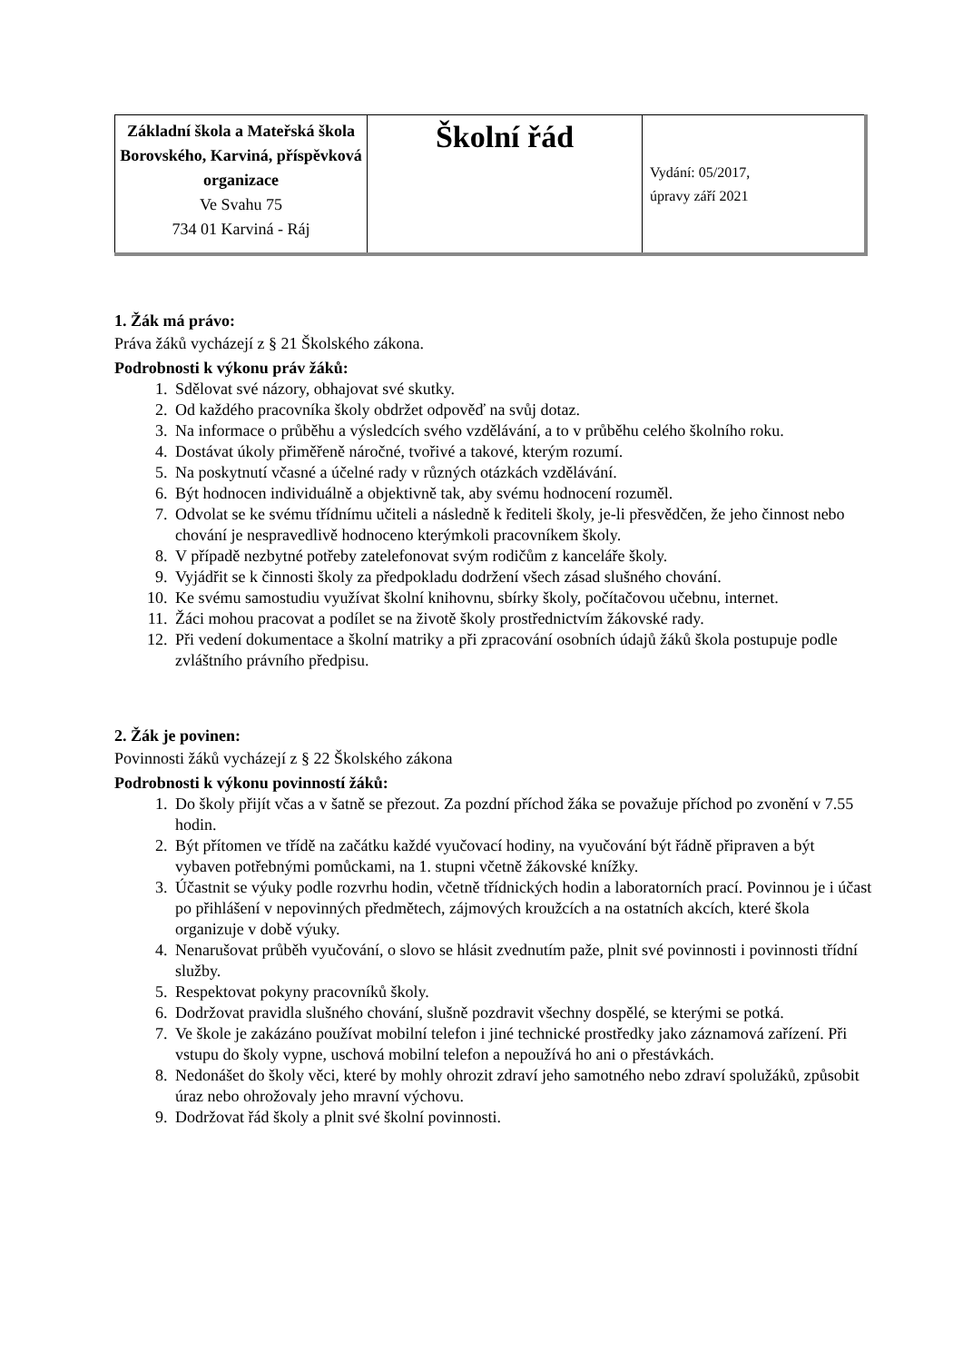| Základní škola a Mateřská škola Borovského, Karviná, příspěvková organizace Ve Svahu 75 734 01 Karviná - Ráj | Školní řád | Vydání: 05/2017, úpravy září 2021 |
1. Žák má právo:
Práva žáků vycházejí z § 21 Školského zákona.
Podrobnosti k výkonu práv žáků:
1. Sdělovat své názory, obhajovat své skutky.
2. Od každého pracovníka školy obdržet odpověď na svůj dotaz.
3. Na informace o průběhu a výsledcích svého vzdělávání, a to v průběhu celého školního roku.
4. Dostávat úkoly přiměřeně náročné, tvořivé a takové, kterým rozumí.
5. Na poskytnutí včasné a účelné rady v různých otázkách vzdělávání.
6. Být hodnocen individuálně a objektivně tak, aby svému hodnocení rozuměl.
7. Odvolat se ke svému třídnímu učiteli a následně k řediteli školy, je-li přesvědčen, že jeho činnost nebo chování je nespravedlivě hodnoceno kterýmkoli pracovníkem školy.
8. V případě nezbytné potřeby zatelefonovat svým rodičům z kanceláře školy.
9. Vyjádřit se k činnosti školy za předpokladu dodržení všech zásad slušného chování.
10. Ke svému samostudiu využívat školní knihovnu, sbírky školy, počítačovou učebnu, internet.
11. Žáci mohou pracovat a podílet se na životě školy prostřednictvím žákovské rady.
12. Při vedení dokumentace a školní matriky a při zpracování osobních údajů žáků škola postupuje podle zvláštního právního předpisu.
2. Žák je povinen:
Povinnosti žáků vycházejí z § 22 Školského zákona
Podrobnosti k výkonu povinností žáků:
1. Do školy přijít včas a v šatně se přezout. Za pozdní příchod žáka se považuje příchod po zvonění v 7.55 hodin.
2. Být přítomen ve třídě na začátku každé vyučovací hodiny, na vyučování být řádně připraven a být vybaven potřebnými pomůckami, na 1. stupni včetně žákovské knížky.
3. Účastnit se výuky podle rozvrhu hodin, včetně třídnických hodin a laboratorních prací. Povinnou je i účast po přihlášení v nepovinných předmětech, zájmových kroužcích a na ostatních akcích, které škola organizuje v době výuky.
4. Nenarušovat průběh vyučování, o slovo se hlásit zvednutím paže, plnit své povinnosti i povinnosti třídní služby.
5. Respektovat pokyny pracovníků školy.
6. Dodržovat pravidla slušného chování, slušně pozdravit všechny dospělé, se kterými se potká.
7. Ve škole je zakázáno používat mobilní telefon i jiné technické prostředky jako záznamová zařízení. Při vstupu do školy vypne, uschová mobilní telefon a nepoužívá ho ani o přestávkách.
8. Nedonášet do školy věci, které by mohly ohrozit zdraví jeho samotného nebo zdraví spolužáků, způsobit úraz nebo ohrožovaly jeho mravní výchovu.
9. Dodržovat řád školy a plnit své školní povinnosti.